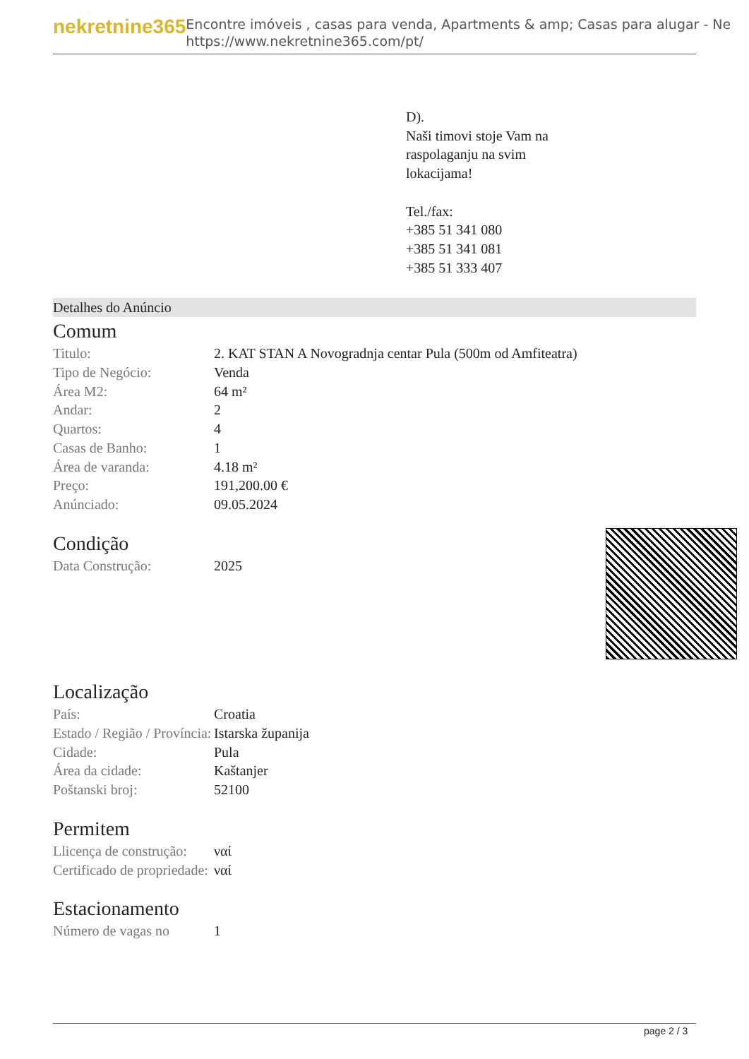nekretnine365
Encontre imóveis , casas para venda, Apartments & amp; Casas para alugar - Ne
https://www.nekretnine365.com/pt/
D).
Naši timovi stoje Vam na
raspolaganju na svim
lokacijama!
Tel./fax:
+385 51 341 080
+385 51 341 081
+385 51 333 407
Detalhes do Anúncio
Comum
| Titulo: | 2. KAT STAN A Novogradnja centar Pula (500m od Amfiteatra) |
| Tipo de Negócio: | Venda |
| Área M2: | 64 m² |
| Andar: | 2 |
| Quartos: | 4 |
| Casas de Banho: | 1 |
| Área de varanda: | 4.18 m² |
| Preço: | 191,200.00 € |
| Anúnciado: | 09.05.2024 |
Condição
| Data Construção: | 2025 |
Localização
| País: | Croatia |
| Estado / Região / Província: | Istarska županija |
| Cidade: | Pula |
| Área da cidade: | Kaštanjer |
| Poštanski broj: | 52100 |
Permitem
| Llicença de construção: | ναί |
| Certificado de propriedade: | ναί |
Estacionamento
| Número de vagas no | 1 |
page 2 / 3